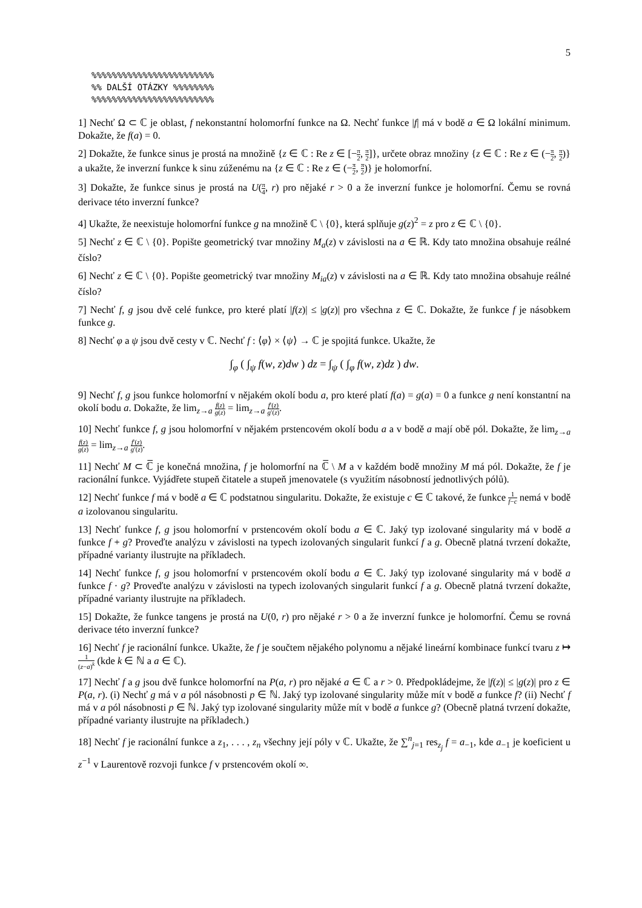5
%%%%%%%%%%%%%%%%%%%%%%%%
%% DALŠÍ OTÁZKY %%%%%%%%
%%%%%%%%%%%%%%%%%%%%%%%%
1] Nechť Ω ⊂ ℂ je oblast, f nekonstantní holomorfní funkce na Ω. Nechť funkce |f| má v bodě a ∈ Ω lokální minimum. Dokažte, že f(a) = 0.
2] Dokažte, že funkce sinus je prostá na množině {z ∈ ℂ : Re z ∈ [−π 2, π 2]}, určete obraz množiny {z ∈ ℂ : Re z ∈ (−π 2, π 2)} a ukažte, že inverzní funkce k sinu zúženému na {z ∈ ℂ : Re z ∈ (−π 2, π 2)} je holomorfní.
3] Dokažte, že funkce sinus je prostá na U(π 4, r) pro nějaké r > 0 a že inverzní funkce je holomorfní. Čemu se rovná derivace této inverzní funkce?
4] Ukažte, že neexistuje holomorfní funkce g na množině ℂ \ {0}, která splňuje g(z)<sup>2</sup> = z pro z ∈ ℂ \ {0}.
5] Nechť z ∈ ℂ \ {0}. Popište geometrický tvar množiny M<sub>a</sub>(z) v závislosti na a ∈ ℝ. Kdy tato množina obsahuje reálné číslo?
6] Nechť z ∈ ℂ \ {0}. Popište geometrický tvar množiny M<sub>ia</sub>(z) v závislosti na a ∈ ℝ. Kdy tato množina obsahuje reálné číslo?
7] Nechť f, g jsou dvě celé funkce, pro které platí |f(z)| ≤ |g(z)| pro všechna z ∈ ℂ. Dokažte, že funkce f je násobkem funkce g.
8] Nechť φ a ψ jsou dvě cesty v ℂ. Nechť f : ⟨φ⟩ × ⟨ψ⟩ → ℂ je spojitá funkce. Ukažte, že
∫<sub>φ</sub> ( ∫<sub>ψ</sub> f(w, z)dw ) dz = ∫<sub>ψ</sub> ( ∫<sub>φ</sub> f(w, z)dz ) dw.
9] Nechť f, g jsou funkce holomorfní v nějakém okolí bodu a, pro které platí f(a) = g(a) = 0 a funkce g není konstantní na okolí bodu a. Dokažte, že lim<sub>z→a</sub> f(z) g(z) = lim<sub>z→a</sub> f′(z) g′(z).
10] Nechť funkce f, g jsou holomorfní v nějakém prstencovém okolí bodu a a v bodě a mají obě pól. Dokažte, že lim<sub>z→a</sub> f(z) g(z) = lim<sub>z→a</sub> f′(z) g′(z).
11] Nechť M ⊂ ℂ̅ je konečná množina, f je holomorfní na ℂ̅ \ M a v každém bodě množiny M má pól. Dokažte, že f je racionální funkce. Vyjádřete stupeň čitatele a stupeň jmenovatele (s využitím násobností jednotlivých pólů).
12] Nechť funkce f má v bodě a ∈ ℂ podstatnou singularitu. Dokažte, že existuje c ∈ ℂ takové, že funkce 1 f−c nemá v bodě a izolovanou singularitu.
13] Nechť funkce f, g jsou holomorfní v prstencovém okolí bodu a ∈ ℂ. Jaký typ izolované singularity má v bodě a funkce f + g? Proveďte analýzu v závislosti na typech izolovaných singularit funkcí f a g. Obecně platná tvrzení dokažte, případné varianty ilustrujte na příkladech.
14] Nechť funkce f, g jsou holomorfní v prstencovém okolí bodu a ∈ ℂ. Jaký typ izolované singularity má v bodě a funkce f · g? Proveďte analýzu v závislosti na typech izolovaných singularit funkcí f a g. Obecně platná tvrzení dokažte, případné varianty ilustrujte na příkladech.
15] Dokažte, že funkce tangens je prostá na U(0, r) pro nějaké r > 0 a že inverzní funkce je holomorfní. Čemu se rovná derivace této inverzní funkce?
16] Nechť f je racionální funkce. Ukažte, že f je součtem nějakého polynomu a nějaké lineární kombinace funkcí tvaru z ↦ 1 (z−a)<sup>k</sup> (kde k ∈ ℕ a a ∈ ℂ).
17] Nechť f a g jsou dvě funkce holomorfní na P(a, r) pro nějaké a ∈ ℂ a r > 0. Předpokládejme, že |f(z)| ≤ |g(z)| pro z ∈ P(a, r). (i) Nechť g má v a pól násobnosti p ∈ ℕ. Jaký typ izolované singularity může mít v bodě a funkce f? (ii) Nechť f má v a pól násobnosti p ∈ ℕ. Jaký typ izolované singularity může mít v bodě a funkce g? (Obecně platná tvrzení dokažte, případné varianty ilustrujte na příkladech.)
18] Nechť f je racionální funkce a z<sub>1</sub>, . . . , z<sub>n</sub> všechny její póly v ℂ. Ukažte, že ∑<sup>n</sup><sub>j=1</sub> res<sub>z<sub>j</sub></sub> f = a<sub>−1</sub>, kde a<sub>−1</sub> je koeficient u z<sup>−1</sup> v Laurentově rozvoji funkce f v prstencovém okolí ∞.